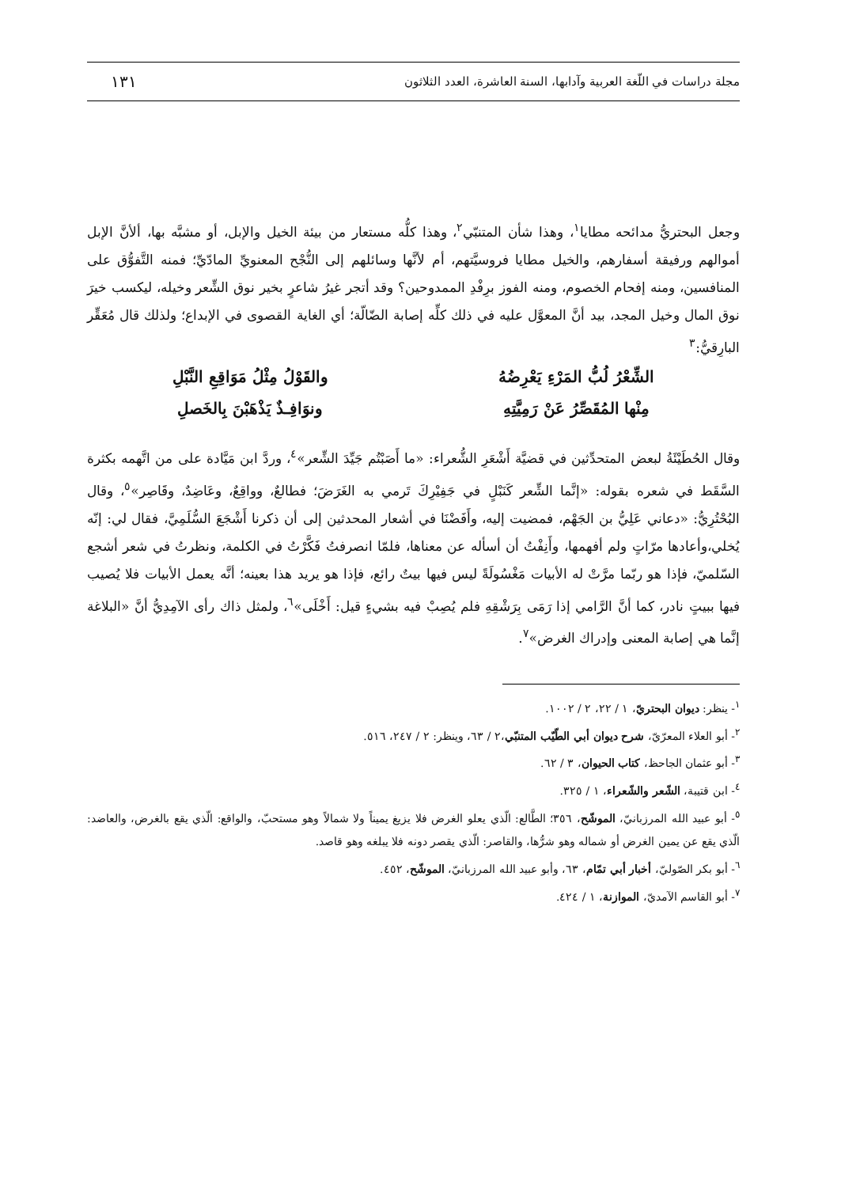مجلة دراسات في اللّغة العربية وآدابها، السنة العاشرة، العدد الثلاثون ١٣١
وجعل البحتريُّ مدائحه مطايا<sup>١</sup>، وهذا شأن المتنبّي<sup>٢</sup>، وهذا كلُّه مستعار من بيئة الخيل والإبل، أو مشبَّه بها، ألأنَّ الإبل أموالهم ورفيقة أسفارهم، والخيل مطايا فروسيَّتهم، أم لأنَّها وسائلهم إلى النُّجْح المعنويِّ المادّيِّ؛ فمنه التَّفوُّق على المنافسين، ومنه إفحام الخصوم، ومنه الفوز برِفْدِ الممدوحين؟ وقد أتجر غيرُ شاعرٍ بخير نوق الشِّعر وخيله، ليكسب خيرَ نوق المال وخيل المجد، بيد أنَّ المعوَّل عليه في ذلك كلِّه إصابة الضّالّة؛ أي الغاية القصوى في الإبداع؛ ولذلك قال مُعَقِّر البارِقيُّ:<sup>٣</sup>
الشِّعْرُ لُبُّ المَرْءِ يَعْرِضُهُ والقَوْلُ مِثْلُ مَوَاقِعِ النَّبْلِ
مِنْها المُقَصِّرُ عَنْ رَمِيَّتِهِ ونوَافِـذٌ يَذْهَبْنَ بِالخَصلِ
وقال الحُطَيْئَةُ لبعض المتحدِّثين في قضيَّة أَشْعَرِ الشُّعراء: «ما أَصَبْتُم جَيِّدَ الشِّعر»<sup>٤</sup>، وردَّ ابن مَيَّادة على من اتَّهمه بكثرة السَّقَط في شعره بقوله: «إنَّما الشِّعر كَنَبْلٍ في جَفِيْرِكَ تَرمي به الغَرَضَ؛ فطالعٌ، وواقِعٌ، وعَاضِدٌ، وقَاصِر»<sup>٥</sup>، وقال البُحْتُرِيُّ: «دعاني عَلِيُّ بن الجَهْم، فمضيت إليه، وأَفَضْنَا في أشعار المحدثين إلى أن ذكرنا أَشْجَعَ السُّلَمِيَّ، فقال لي: إنّه يُخلي،وأعادها مرّاتٍ ولم أفهمها، وأَنِفْتُ أن أسأله عن معناها، فلمّا انصرفتُ فَكَّرْتُ في الكلمة، ونظرتُ في شعر أشجع السّلميّ، فإذا هو ربّما مرَّتْ له الأبيات مَغْسُولَةً ليس فيها بيتٌ رائع، فإذا هو يريد هذا بعينه؛ أنَّه يعمل الأبيات فلا يُصيب فيها ببيتٍ نادر، كما أنَّ الرَّامي إذا رَمَى بِرَشْقِهِ فلم يُصِبْ فيه بشيءٍ قيل: أَخْلَى»<sup>٦</sup>، ولمثل ذاك رأى الآمِدِيُّ أنَّ «البلاغة إنَّما هي إصابة المعنى وإدراك الغرض»<sup>٧</sup>.
<sup>١</sup>- ينظر: ديوان البحتريّ، ١ / ٢٢، ٢ / ١٠٠٢.
<sup>٢</sup>- أبو العلاء المعرّيّ، شرح ديوان أبي الطّيّب المتنبّي،٢ / ٦٣، وينظر: ٢ / ٢٤٧، ٥١٦.
<sup>٣</sup>- أبو عثمان الجاحظ، كتاب الحيوان، ٣ / ٦٢.
<sup>٤</sup>- ابن قتيبة، الشّعر والشّعراء، ١ / ٣٢٥.
<sup>٥</sup>- أبو عبيد الله المرزبانيّ، الموشّح، ٣٥٦؛ الطَّالع: الّذي يعلو الغرض فلا يزيغ يميناً ولا شمالاً وهو مستحبّ، والواقع: الّذي يقع بالغرض، والعاضد: الّذي يقع عن يمين الغرض أو شماله وهو شرُّها، والقاصر: الّذي يقصر دونه فلا يبلغه وهو قاصد.
<sup>٦</sup>- أبو بكر الصّوليّ، أخبار أبي تمّام، ٦٣، وأبو عبيد الله المرزبانيّ، الموشّح، ٤٥٢.
<sup>٧</sup>- أبو القاسم الآمديّ، الموازنة، ١ / ٤٢٤.